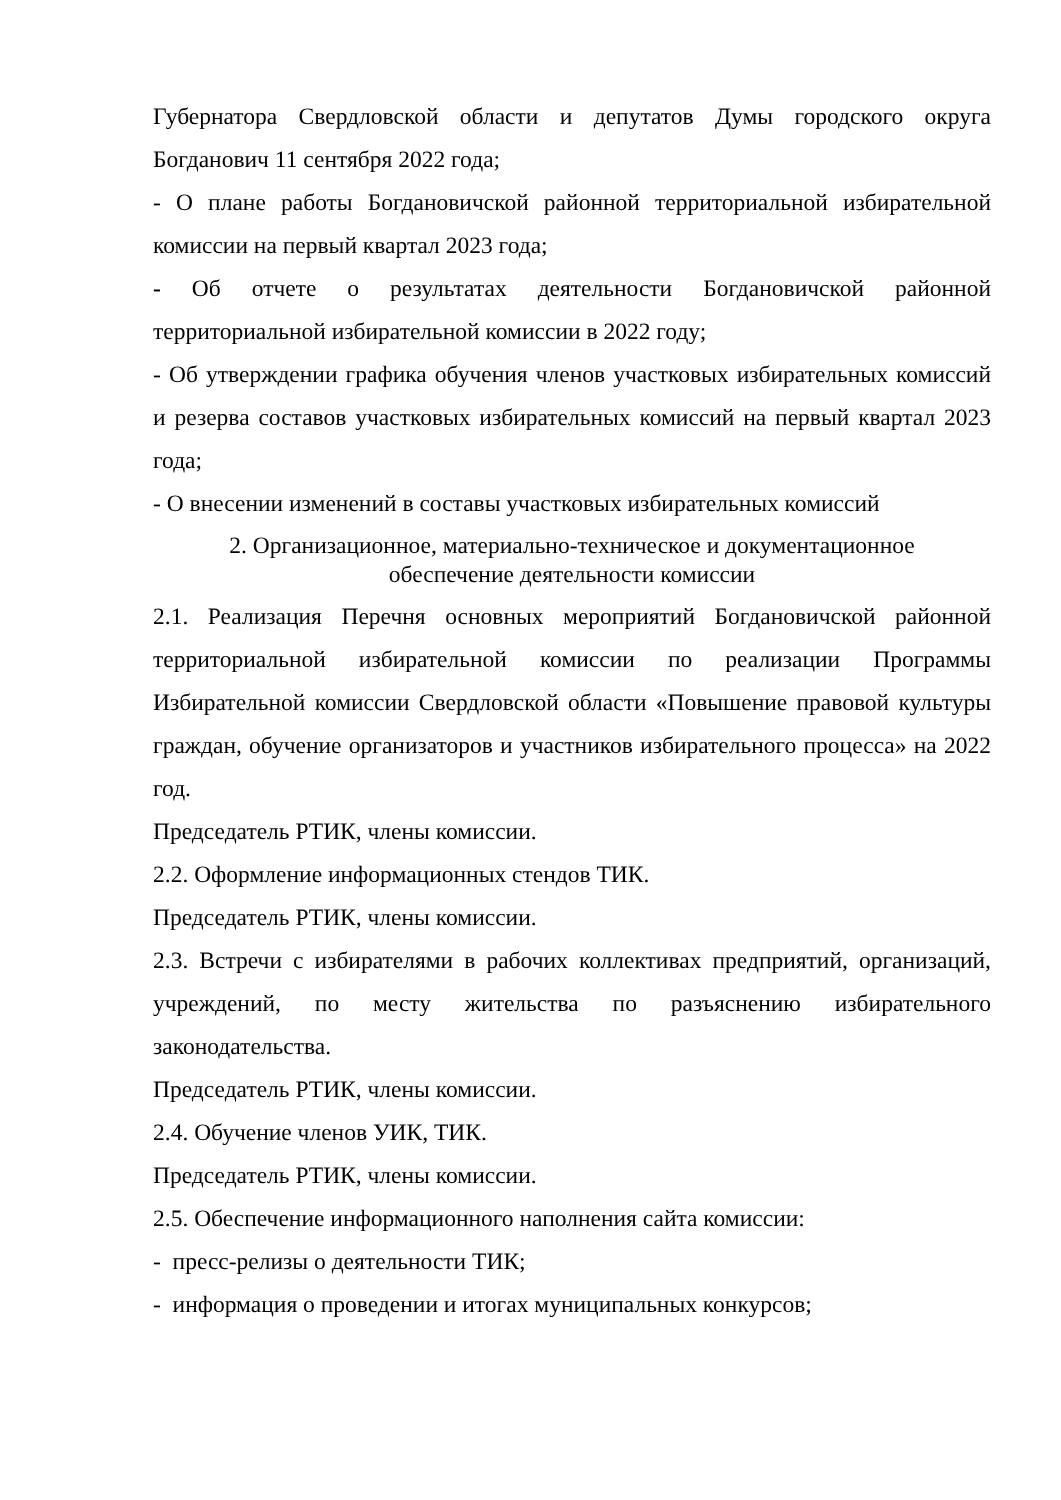Губернатора Свердловской области и депутатов Думы городского округа Богданович 11 сентября 2022 года;
- О плане работы Богдановичской районной территориальной избирательной комиссии на первый квартал 2023 года;
- Об отчете о результатах деятельности Богдановичской районной территориальной избирательной комиссии в 2022 году;
- Об утверждении графика обучения членов участковых избирательных комиссий и резерва составов участковых избирательных комиссий на первый квартал 2023 года;
- О внесении изменений в составы участковых избирательных комиссий
2. Организационное, материально-техническое и документационное
обеспечение деятельности комиссии
2.1. Реализация Перечня основных мероприятий Богдановичской районной территориальной избирательной комиссии по реализации Программы Избирательной комиссии Свердловской области «Повышение правовой культуры граждан, обучение организаторов и участников избирательного процесса» на 2022 год.
Председатель РТИК, члены комиссии.
2.2. Оформление информационных стендов ТИК.
Председатель РТИК, члены комиссии.
2.3. Встречи с избирателями в рабочих коллективах предприятий, организаций, учреждений, по месту жительства по разъяснению избирательного законодательства.
Председатель РТИК, члены комиссии.
2.4. Обучение членов УИК, ТИК.
Председатель РТИК, члены комиссии.
2.5. Обеспечение информационного наполнения сайта комиссии:
- пресс-релизы о деятельности ТИК;
- информация о проведении и итогах муниципальных конкурсов;